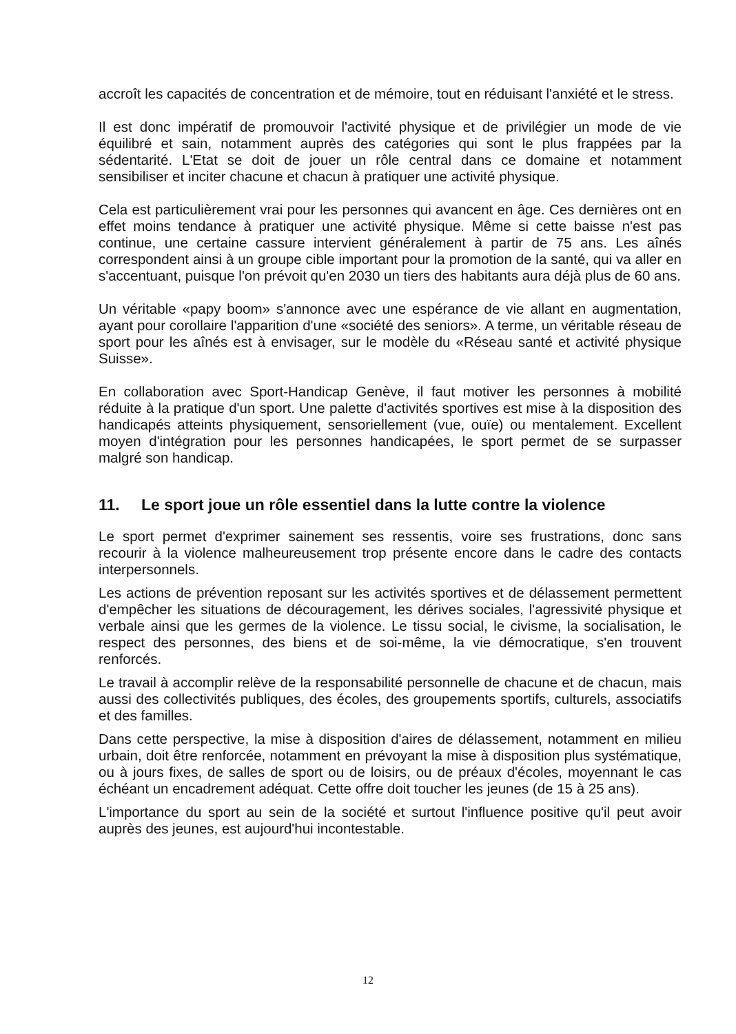accroît les capacités de concentration et de mémoire, tout en réduisant l'anxiété et le stress.
Il est donc impératif de promouvoir l'activité physique et de privilégier un mode de vie équilibré et sain, notamment auprès des catégories qui sont le plus frappées par la sédentarité. L'Etat se doit de jouer un rôle central dans ce domaine et notamment sensibiliser et inciter chacune et chacun à pratiquer une activité physique.
Cela est particulièrement vrai pour les personnes qui avancent en âge. Ces dernières ont en effet moins tendance à pratiquer une activité physique. Même si cette baisse n'est pas continue, une certaine cassure intervient généralement à partir de 75 ans. Les aînés correspondent ainsi à un groupe cible important pour la promotion de la santé, qui va aller en s'accentuant, puisque l'on prévoit qu'en 2030 un tiers des habitants aura déjà plus de 60 ans.
Un véritable «papy boom» s'annonce avec une espérance de vie allant en augmentation, ayant pour corollaire l'apparition d'une «société des seniors». A terme, un véritable réseau de sport pour les aînés est à envisager, sur le modèle du «Réseau santé et activité physique Suisse».
En collaboration avec Sport-Handicap Genève, il faut motiver les personnes à mobilité réduite à la pratique d'un sport. Une palette d'activités sportives est mise à la disposition des handicapés atteints physiquement, sensoriellement (vue, ouïe) ou mentalement. Excellent moyen d'intégration pour les personnes handicapées, le sport permet de se surpasser malgré son handicap.
11. Le sport joue un rôle essentiel dans la lutte contre la violence
Le sport permet d'exprimer sainement ses ressentis, voire ses frustrations, donc sans recourir à la violence malheureusement trop présente encore dans le cadre des contacts interpersonnels.
Les actions de prévention reposant sur les activités sportives et de délassement permettent d'empêcher les situations de découragement, les dérives sociales, l'agressivité physique et verbale ainsi que les germes de la violence. Le tissu social, le civisme, la socialisation, le respect des personnes, des biens et de soi-même, la vie démocratique, s'en trouvent renforcés.
Le travail à accomplir relève de la responsabilité personnelle de chacune et de chacun, mais aussi des collectivités publiques, des écoles, des groupements sportifs, culturels, associatifs et des familles.
Dans cette perspective, la mise à disposition d'aires de délassement, notamment en milieu urbain, doit être renforcée, notamment en prévoyant la mise à disposition plus systématique, ou à jours fixes, de salles de sport ou de loisirs, ou de préaux d'écoles, moyennant le cas échéant un encadrement adéquat. Cette offre doit toucher les jeunes (de 15 à 25 ans).
L'importance du sport au sein de la société et surtout l'influence positive qu'il peut avoir auprès des jeunes, est aujourd'hui incontestable.
12